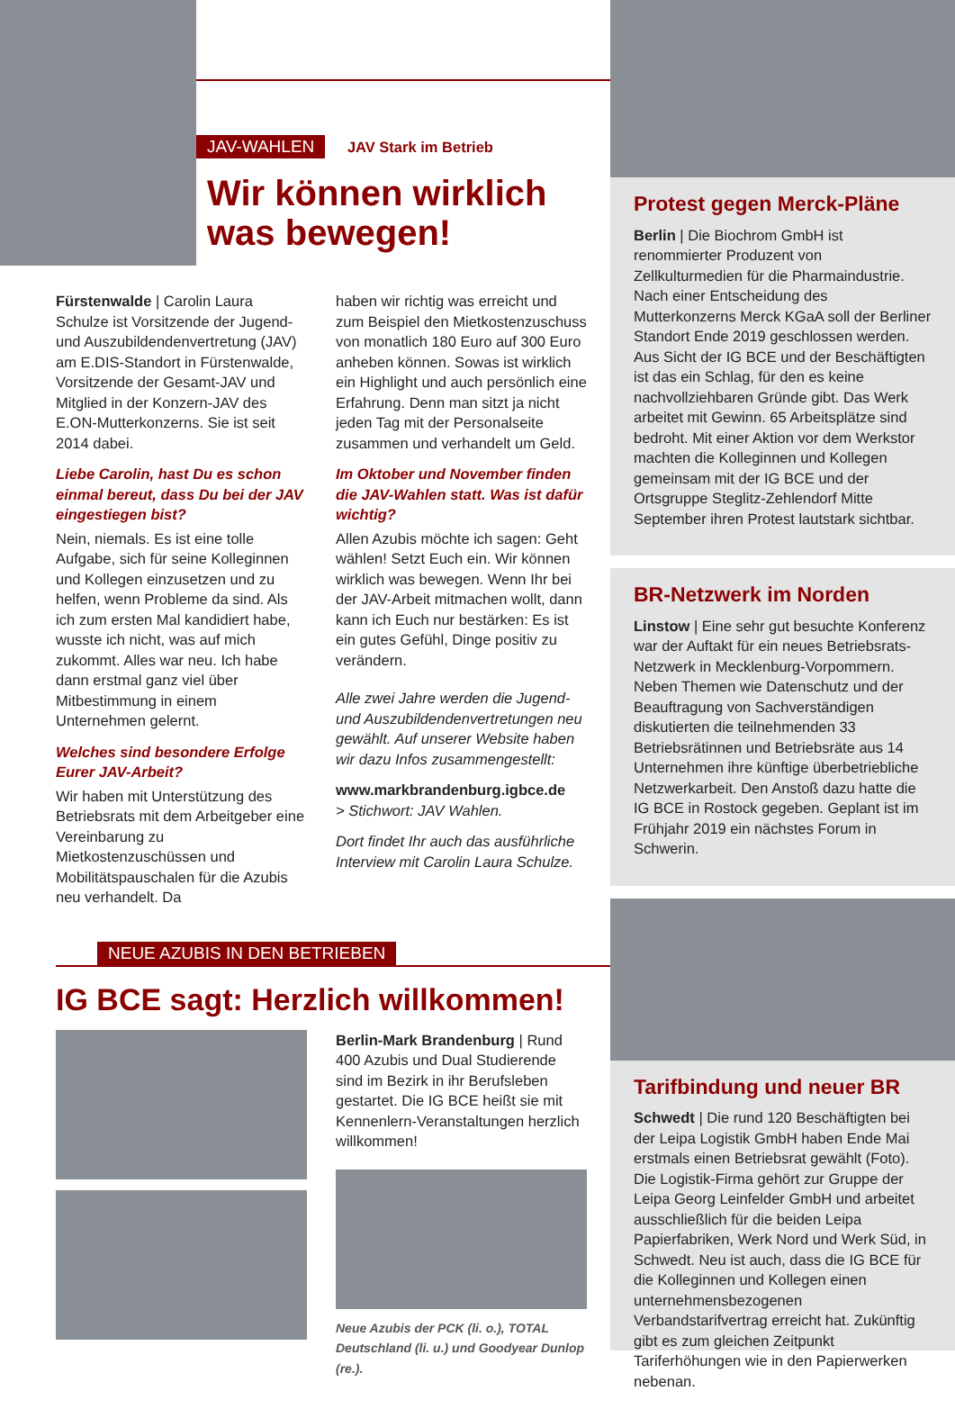JAV-WAHLEN JAV Stark im Betrieb
Wir können wirklich was bewegen!
Fürstenwalde | Carolin Laura Schulze ist Vorsitzende der Jugend- und Auszubildendenvertretung (JAV) am E.DIS-Standort in Fürstenwalde, Vorsitzende der Gesamt-JAV und Mitglied in der Konzern-JAV des E.ON-Mutterkonzerns. Sie ist seit 2014 dabei.
Liebe Carolin, hast Du es schon einmal bereut, dass Du bei der JAV eingestiegen bist?
Nein, niemals. Es ist eine tolle Aufgabe, sich für seine Kolleginnen und Kollegen einzusetzen und zu helfen, wenn Probleme da sind. Als ich zum ersten Mal kandidiert habe, wusste ich nicht, was auf mich zukommt. Alles war neu. Ich habe dann erstmal ganz viel über Mitbestimmung in einem Unternehmen gelernt.
Welches sind besondere Erfolge Eurer JAV-Arbeit?
Wir haben mit Unterstützung des Betriebsrats mit dem Arbeitgeber eine Vereinbarung zu Mietkostenzuschüssen und Mobilitätspauschalen für die Azubis neu verhandelt. Da
haben wir richtig was erreicht und zum Beispiel den Mietkostenzuschuss von monatlich 180 Euro auf 300 Euro anheben können. Sowas ist wirklich ein Highlight und auch persönlich eine Erfahrung. Denn man sitzt ja nicht jeden Tag mit der Personalseite zusammen und verhandelt um Geld.
Im Oktober und November finden die JAV-Wahlen statt. Was ist dafür wichtig?
Allen Azubis möchte ich sagen: Geht wählen! Setzt Euch ein. Wir können wirklich was bewegen. Wenn Ihr bei der JAV-Arbeit mitmachen wollt, dann kann ich Euch nur bestärken: Es ist ein gutes Gefühl, Dinge positiv zu verändern.
Alle zwei Jahre werden die Jugend- und Auszubildendenvertretungen neu gewählt. Auf unserer Website haben wir dazu Infos zusammengestellt:
www.markbrandenburg.igbce.de
> Stichwort: JAV Wahlen.
Dort findet Ihr auch das ausführliche Interview mit Carolin Laura Schulze.
NEUE AZUBIS IN DEN BETRIEBEN
IG BCE sagt: Herzlich willkommen!
Berlin-Mark Brandenburg | Rund 400 Azubis und Dual Studierende sind im Bezirk in ihr Berufsleben gestartet. Die IG BCE heißt sie mit Kennenlern-Veranstaltungen herzlich willkommen!
Neue Azubis der PCK (li. o.), TOTAL Deutschland (li. u.) und Goodyear Dunlop (re.).
Protest gegen Merck-Pläne
Berlin | Die Biochrom GmbH ist renommierter Produzent von Zellkulturmedien für die Pharmaindustrie. Nach einer Entscheidung des Mutterkonzerns Merck KGaA soll der Berliner Standort Ende 2019 geschlossen werden. Aus Sicht der IG BCE und der Beschäftigten ist das ein Schlag, für den es keine nachvollziehbaren Gründe gibt. Das Werk arbeitet mit Gewinn. 65 Arbeitsplätze sind bedroht. Mit einer Aktion vor dem Werkstor machten die Kolleginnen und Kollegen gemeinsam mit der IG BCE und der Ortsgruppe Steglitz-Zehlendorf Mitte September ihren Protest lautstark sichtbar.
BR-Netzwerk im Norden
Linstow | Eine sehr gut besuchte Konferenz war der Auftakt für ein neues Betriebsrats-Netzwerk in Mecklenburg-Vorpommern. Neben Themen wie Datenschutz und der Beauftragung von Sachverständigen diskutierten die teilnehmenden 33 Betriebsrätinnen und Betriebsräte aus 14 Unternehmen ihre künftige überbetriebliche Netzwerkarbeit. Den Anstoß dazu hatte die IG BCE in Rostock gegeben. Geplant ist im Frühjahr 2019 ein nächstes Forum in Schwerin.
Tarifbindung und neuer BR
Schwedt | Die rund 120 Beschäftigten bei der Leipa Logistik GmbH haben Ende Mai erstmals einen Betriebsrat gewählt (Foto). Die Logistik-Firma gehört zur Gruppe der Leipa Georg Leinfelder GmbH und arbeitet ausschließlich für die beiden Leipa Papierfabriken, Werk Nord und Werk Süd, in Schwedt. Neu ist auch, dass die IG BCE für die Kolleginnen und Kollegen einen unternehmensbezogenen Verbandstarifvertrag erreicht hat. Zukünftig gibt es zum gleichen Zeitpunkt Tariferhöhungen wie in den Papierwerken nebenan.